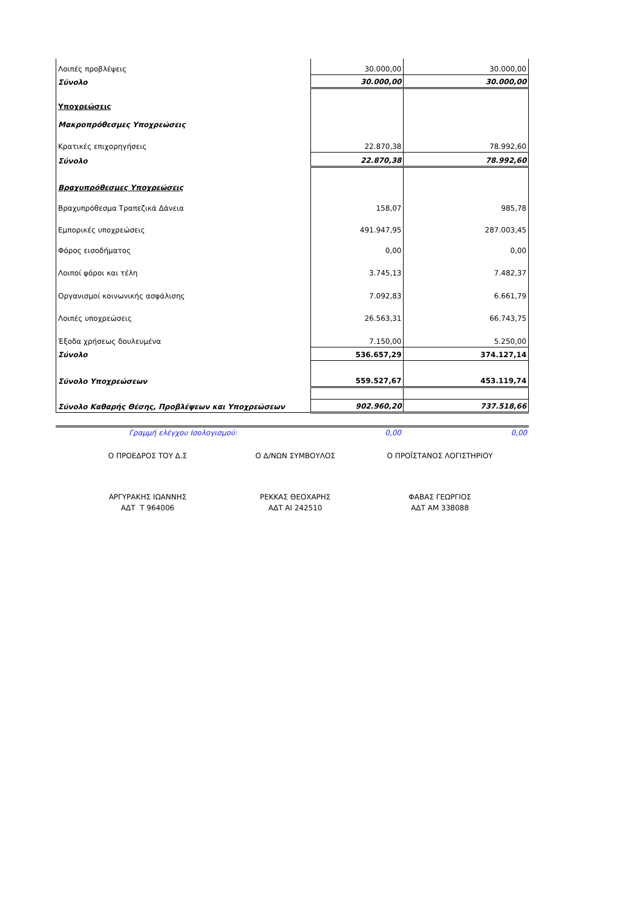| Λοιπές προβλέψεις | 30.000,00 | 30.000,00 |
| Σύνολο | 30.000,00 | 30.000,00 |
| Υποχρεώσεις | | |
| Μακροπρόθεσμες Υποχρεώσεις | | |
| Κρατικές επιχορηγήσεις | 22.870,38 | 78.992,60 |
| Σύνολο | 22.870,38 | 78.992,60 |
| Βραχυπρόθεσμες Υποχρεώσεις | | |
| Βραχυπρόθεσμα Τραπεζικά Δάνεια | 158,07 | 985,78 |
| Εμπορικές υποχρεώσεις | 491.947,95 | 287.003,45 |
| Φόρος εισοδήματος | 0,00 | 0,00 |
| Λοιποί φόροι και τέλη | 3.745,13 | 7.482,37 |
| Οργανισμοί κοινωνικής ασφάλισης | 7.092,83 | 6.661,79 |
| Λοιπές υποχρεώσεις | 26.563,31 | 66.743,75 |
| Έξοδα χρήσεως δουλευμένα | 7.150,00 | 5.250,00 |
| Σύνολο | 536.657,29 | 374.127,14 |
| Σύνολο Υποχρεώσεων | 559.527,67 | 453.119,74 |
| Σύνολο Καθαρής Θέσης, Προβλέψεων και Υποχρεώσεων | 902.960,20 | 737.518,66 |
| Γραμμή ελέγχου Ισολογισμού: | 0,00 | 0,00 |
| Ο ΠΡΟΕΔΡΟΣ ΤΟΥ Δ.Σ | Ο Δ/ΝΩΝ ΣΥΜΒΟΥΛΟΣ | Ο ΠΡΟΪΣΤΑΝΟΣ ΛΟΓΙΣΤΗΡΙΟΥ |
| ΑΡΓΥΡΑΚΗΣ ΙΩΑΝΝΗΣ | ΡΕΚΚΑΣ ΘΕΟΧΑΡΗΣ | ΦΑΒΑΣ ΓΕΩΡΓΙΟΣ |
| ΑΔΤ Τ 964006 | ΑΔΤ ΑΙ 242510 | ΑΔΤ ΑΜ 338088 |